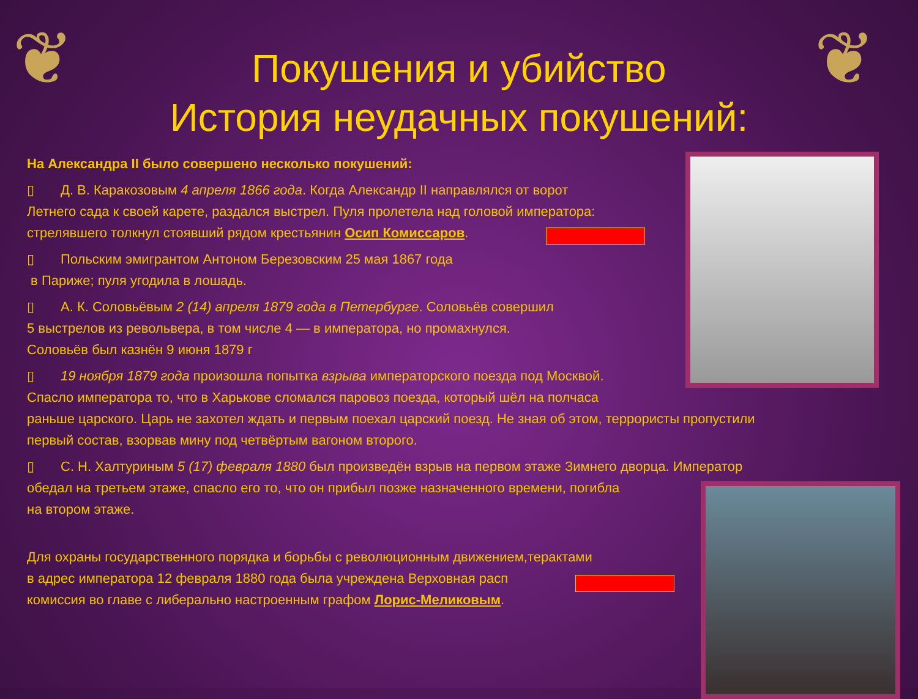❦ ❦
Покушения и убийство
История неудачных покушений:
На Александра II было совершено несколько покушений:
▯ Д. В. Каракозовым 4 апреля 1866 года. Когда Александр II направлялся от ворот
Летнего сада к своей карете, раздался выстрел. Пуля пролетела над головой императора:
стрелявшего толкнул стоявший рядом крестьянин Осип Комиссаров.
▯ Польским эмигрантом Антоном Березовским 25 мая 1867 года
в Париже; пуля угодила в лошадь.
▯ А. К. Соловьёвым 2 (14) апреля 1879 года в Петербурге. Соловьёв совершил
5 выстрелов из револьвера, в том числе 4 — в императора, но промахнулся.
Соловьёв был казнён 9 июня 1879 г
▯ 19 ноября 1879 года произошла попытка взрыва императорского поезда под Москвой.
Спасло императора то, что в Харькове сломался паровоз поезда, который шёл на полчаса
раньше царского. Царь не захотел ждать и первым поехал царский поезд. Не зная об этом, террористы пропустили
первый состав, взорвав мину под четвёртым вагоном второго.
▯ С. Н. Халтуриным 5 (17) февраля 1880 был произведён взрыв на первом этаже Зимнего дворца. Император
обедал на третьем этаже, спасло его то, что он прибыл позже назначенного времени, погибла
на втором этаже.
Для охраны государственного порядка и борьбы с революционным движением,терактами
в адрес императора 12 февраля 1880 года была учреждена Верховная расп
комиссия во главе с либерально настроенным графом Лорис-Меликовым.